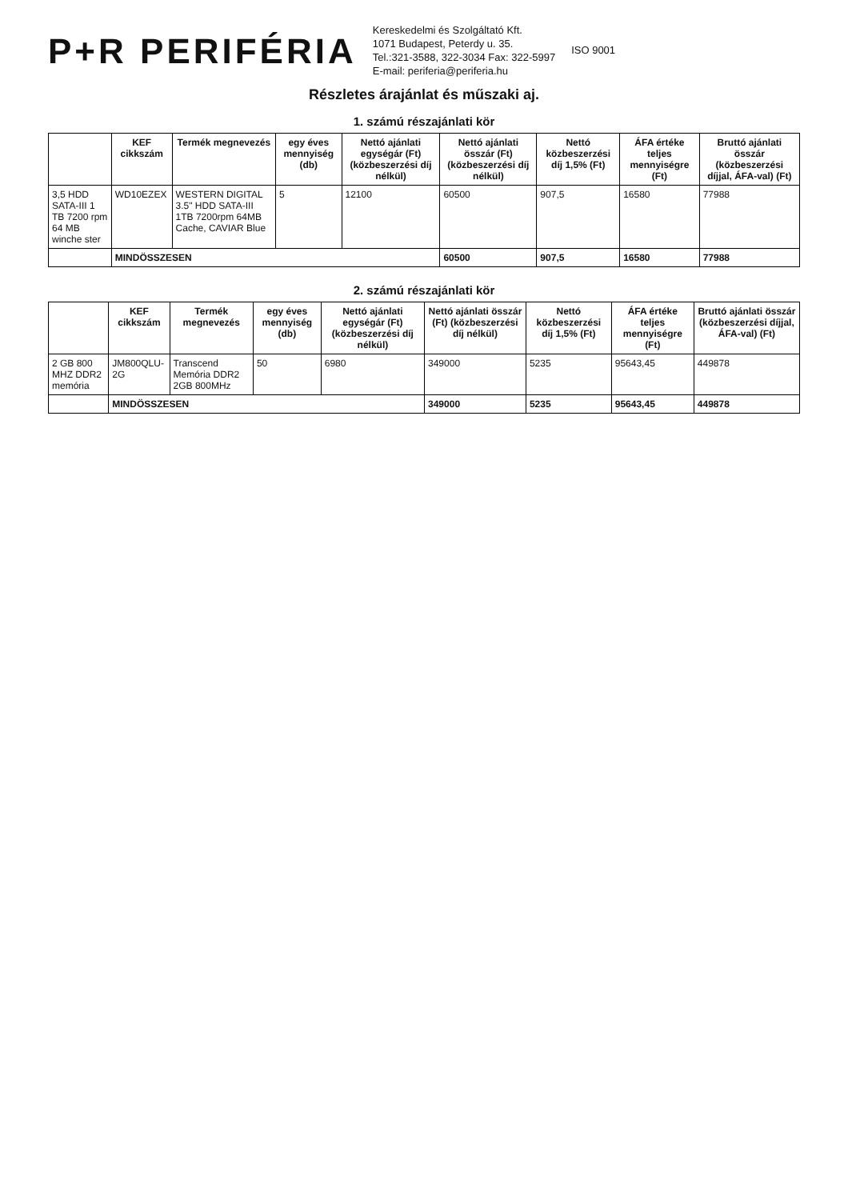P+R PERIFÉRIA
Kereskedelmi és Szolgáltató Kft.
1071 Budapest, Peterdy u. 35.
Tel.:321-3588, 322-3034 Fax: 322-5997
E-mail: periferia@periferia.hu
ISO 9001
Részletes árajánlat és műszaki aj.
1. számú részajánlati kör
| | KEF cikkszám | Termék megnevezés | egy éves mennyiség (db) | Nettó ajánlati egységár (Ft) (közbeszerzési díj nélkül) | Nettó ajánlati összár (Ft) (közbeszerzési díj nélkül) | Nettó közbeszerzési díj 1,5% (Ft) | ÁFA értéke teljes mennyiségre (Ft) | Bruttó ajánlati összár (közbeszerzési díjjal, ÁFA-val) (Ft) |
| --- | --- | --- | --- | --- | --- | --- | --- | --- |
| 3,5 HDD SATA-III 1 TB 7200 rpm 64 MB winche ster | WD10EZEX | WESTERN DIGITAL 3.5" HDD SATA-III 1TB 7200rpm 64MB Cache, CAVIAR Blue | 5 | 12100 | 60500 | 907,5 | 16580 | 77988 |
| | MINDÖSSZESEN | | | | 60500 | 907,5 | 16580 | 77988 |
2. számú részajánlati kör
| | KEF cikkszám | Termék megnevezés | egy éves mennyiség (db) | Nettó ajánlati egységár (Ft) (közbeszerzési díj nélkül) | Nettó ajánlati összár (Ft) (közbeszerzési díj nélkül) | Nettó közbeszerzési díj 1,5% (Ft) | ÁFA értéke teljes mennyiségre (Ft) | Bruttó ajánlati összár (közbeszerzési díjjal, ÁFA-val) (Ft) |
| --- | --- | --- | --- | --- | --- | --- | --- | --- |
| 2 GB 800 MHZ DDR2 memória | JM800QLU-2G | Transcend Memória DDR2 2GB 800MHz | 50 | 6980 | 349000 | 5235 | 95643,45 | 449878 |
| | MINDÖSSZESEN | | | | 349000 | 5235 | 95643,45 | 449878 |